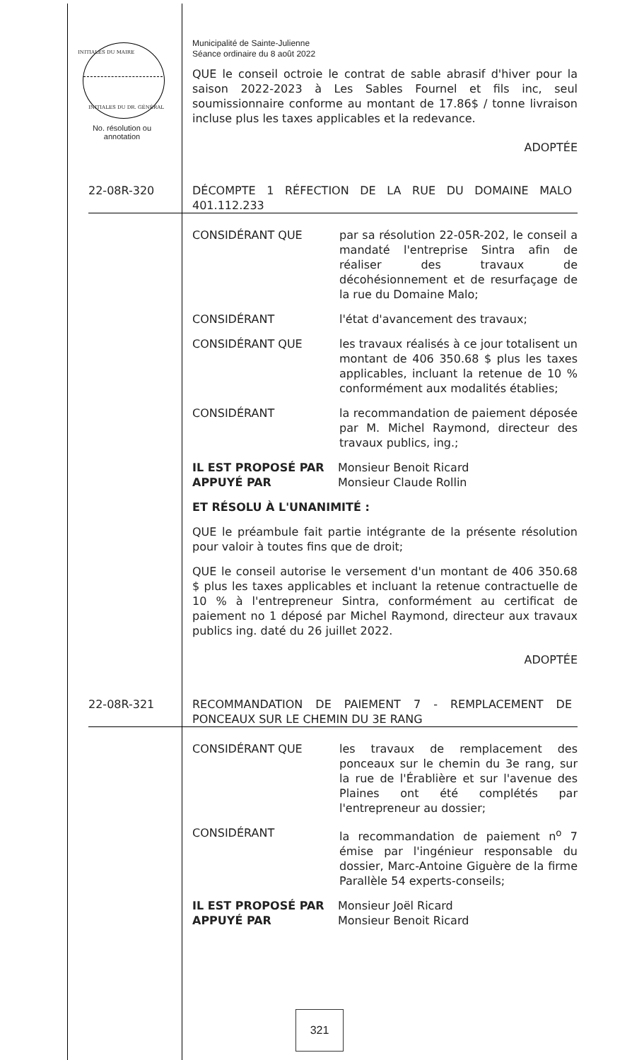INITIALES DU MAIRE
INITIALES DU DR. GÉNÉRAL
No. résolution ou annotation
Municipalité de Sainte-Julienne
Séance ordinaire du 8 août 2022
QUE le conseil octroie le contrat de sable abrasif d'hiver pour la saison 2022-2023 à Les Sables Fournel et fils inc, seul soumissionnaire conforme au montant de 17.86$ / tonne livraison incluse plus les taxes applicables et la redevance.
ADOPTÉE
22-08R-320 DÉCOMPTE 1 RÉFECTION DE LA RUE DU DOMAINE MALO 401.112.233
CONSIDÉRANT QUE par sa résolution 22-05R-202, le conseil a mandaté l'entreprise Sintra afin de réaliser des travaux de décohésionnement et de resurfaçage de la rue du Domaine Malo;
CONSIDÉRANT l'état d'avancement des travaux;
CONSIDÉRANT QUE les travaux réalisés à ce jour totalisent un montant de 406 350.68 $ plus les taxes applicables, incluant la retenue de 10 % conformément aux modalités établies;
CONSIDÉRANT la recommandation de paiement déposée par M. Michel Raymond, directeur des travaux publics, ing.;
IL EST PROPOSÉ PAR
APPUYÉ PAR
Monsieur Benoit Ricard
Monsieur Claude Rollin
ET RÉSOLU À L'UNANIMITÉ :
QUE le préambule fait partie intégrante de la présente résolution pour valoir à toutes fins que de droit;
QUE le conseil autorise le versement d'un montant de 406 350.68 $ plus les taxes applicables et incluant la retenue contractuelle de 10 % à l'entrepreneur Sintra, conformément au certificat de paiement no 1 déposé par Michel Raymond, directeur aux travaux publics ing. daté du 26 juillet 2022.
ADOPTÉE
22-08R-321 RECOMMANDATION DE PAIEMENT 7 - REMPLACEMENT DE PONCEAUX SUR LE CHEMIN DU 3E RANG
CONSIDÉRANT QUE les travaux de remplacement des ponceaux sur le chemin du 3e rang, sur la rue de l'Érablière et sur l'avenue des Plaines ont été complétés par l'entrepreneur au dossier;
CONSIDÉRANT la recommandation de paiement n<sup>o</sup> 7 émise par l'ingénieur responsable du dossier, Marc-Antoine Giguère de la firme Parallèle 54 experts-conseils;
IL EST PROPOSÉ PAR
APPUYÉ PAR
Monsieur Joël Ricard
Monsieur Benoit Ricard
321